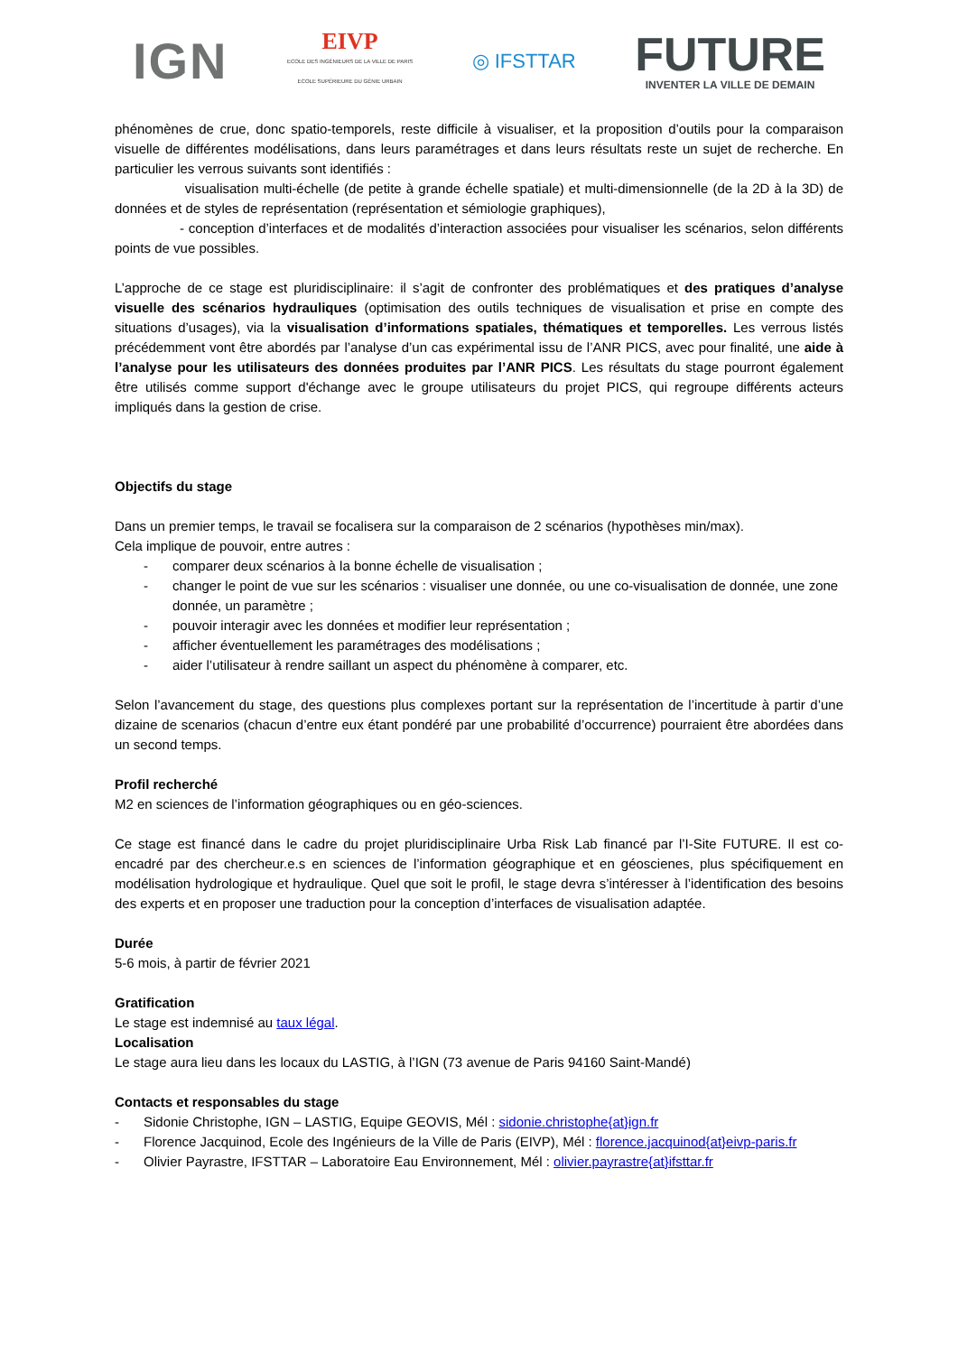IGN
EIVP
ECOLE DES INGÉNIEURS DE LA VILLE DE PARIS
ECOLE SUPÉRIEURE DU GÉNIE URBAIN
◎ IFSTTAR
FUTURE
INVENTER LA VILLE DE DEMAIN
phénomènes de crue, donc spatio-temporels, reste difficile à visualiser, et la proposition d’outils pour la comparaison visuelle de différentes modélisations, dans leurs paramétrages et dans leurs résultats reste un sujet de recherche. En particulier les verrous suivants sont identifiés :
visualisation multi-échelle (de petite à grande échelle spatiale) et multi-dimensionnelle (de la 2D à la 3D) de données et de styles de représentation (représentation et sémiologie graphiques),
- conception d’interfaces et de modalités d’interaction associées pour visualiser les scénarios, selon différents points de vue possibles.
L’approche de ce stage est pluridisciplinaire: il s’agit de confronter des problématiques et des pratiques d’analyse visuelle des scénarios hydrauliques (optimisation des outils techniques de visualisation et prise en compte des situations d’usages), via la visualisation d’informations spatiales, thématiques et temporelles. Les verrous listés précédemment vont être abordés par l’analyse d’un cas expérimental issu de l’ANR PICS, avec pour finalité, une aide à l’analyse pour les utilisateurs des données produites par l’ANR PICS. Les résultats du stage pourront également être utilisés comme support d'échange avec le groupe utilisateurs du projet PICS, qui regroupe différents acteurs impliqués dans la gestion de crise.
Objectifs du stage
Dans un premier temps, le travail se focalisera sur la comparaison de 2 scénarios (hypothèses min/max).
Cela implique de pouvoir, entre autres :
- comparer deux scénarios à la bonne échelle de visualisation ;
- changer le point de vue sur les scénarios : visualiser une donnée, ou une co-visualisation de donnée, une zone donnée, un paramètre ;
- pouvoir interagir avec les données et modifier leur représentation ;
- afficher éventuellement les paramétrages des modélisations ;
- aider l’utilisateur à rendre saillant un aspect du phénomène à comparer, etc.
Selon l’avancement du stage, des questions plus complexes portant sur la représentation de l’incertitude à partir d’une dizaine de scenarios (chacun d’entre eux étant pondéré par une probabilité d’occurrence) pourraient être abordées dans un second temps.
Profil recherché
M2 en sciences de l’information géographiques ou en géo-sciences.
Ce stage est financé dans le cadre du projet pluridisciplinaire Urba Risk Lab financé par l’I-Site FUTURE. Il est co-encadré par des chercheur.e.s en sciences de l’information géographique et en géoscienes, plus spécifiquement en modélisation hydrologique et hydraulique. Quel que soit le profil, le stage devra s’intéresser à l’identification des besoins des experts et en proposer une traduction pour la conception d’interfaces de visualisation adaptée.
Durée
5-6 mois, à partir de février 2021
Gratification
Le stage est indemnisé au taux légal.
Localisation
Le stage aura lieu dans les locaux du LASTIG, à l’IGN (73 avenue de Paris 94160 Saint-Mandé)
Contacts et responsables du stage
- Sidonie Christophe, IGN – LASTIG, Equipe GEOVIS, Mél : sidonie.christophe{at}ign.fr
- Florence Jacquinod, Ecole des Ingénieurs de la Ville de Paris (EIVP), Mél : florence.jacquinod{at}eivp-paris.fr
- Olivier Payrastre, IFSTTAR – Laboratoire Eau Environnement, Mél : olivier.payrastre{at}ifsttar.fr